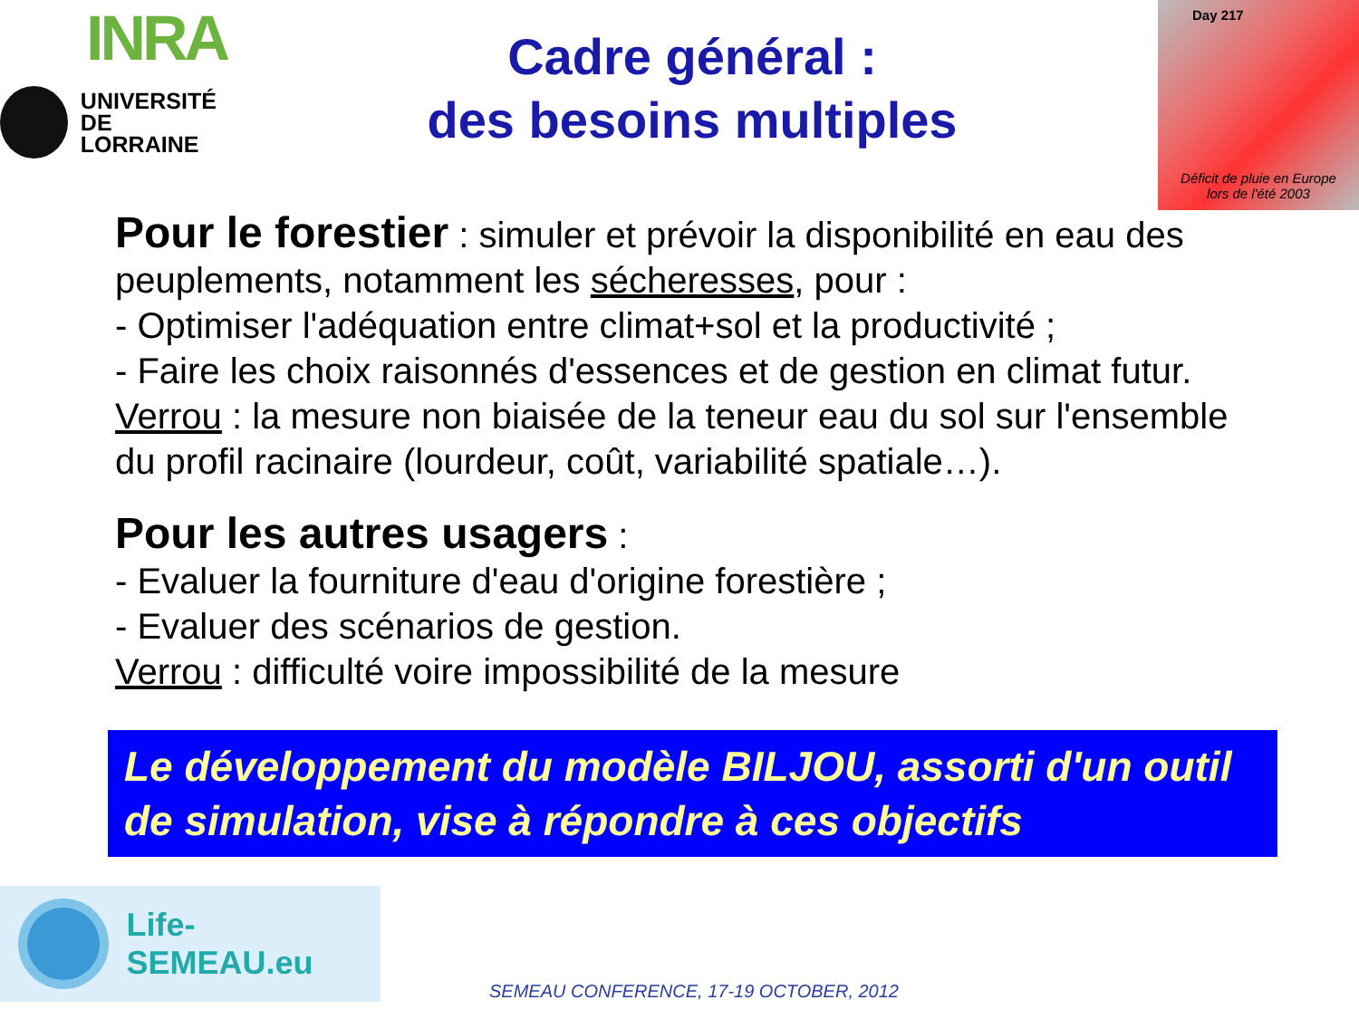INRA
UNIVERSITÉ
DE LORRAINE
Cadre général :
des besoins multiples
Day 217
Déficit de pluie en Europe
lors de l'été 2003
Pour le forestier : simuler et prévoir la disponibilité en eau des peuplements, notamment les sécheresses, pour :
- Optimiser l'adéquation entre climat+sol et la productivité ;
- Faire les choix raisonnés d'essences et de gestion en climat futur.
Verrou : la mesure non biaisée de la teneur eau du sol sur l'ensemble du profil racinaire (lourdeur, coût, variabilité spatiale…).
Pour les autres usagers :
- Evaluer la fourniture d'eau d'origine forestière ;
- Evaluer des scénarios de gestion.
Verrou : difficulté voire impossibilité de la mesure
Le développement du modèle BILJOU, assorti d'un outil de simulation, vise à répondre à ces objectifs
Life-SEMEAU.eu
SEMEAU CONFERENCE, 17-19 OCTOBER, 2012